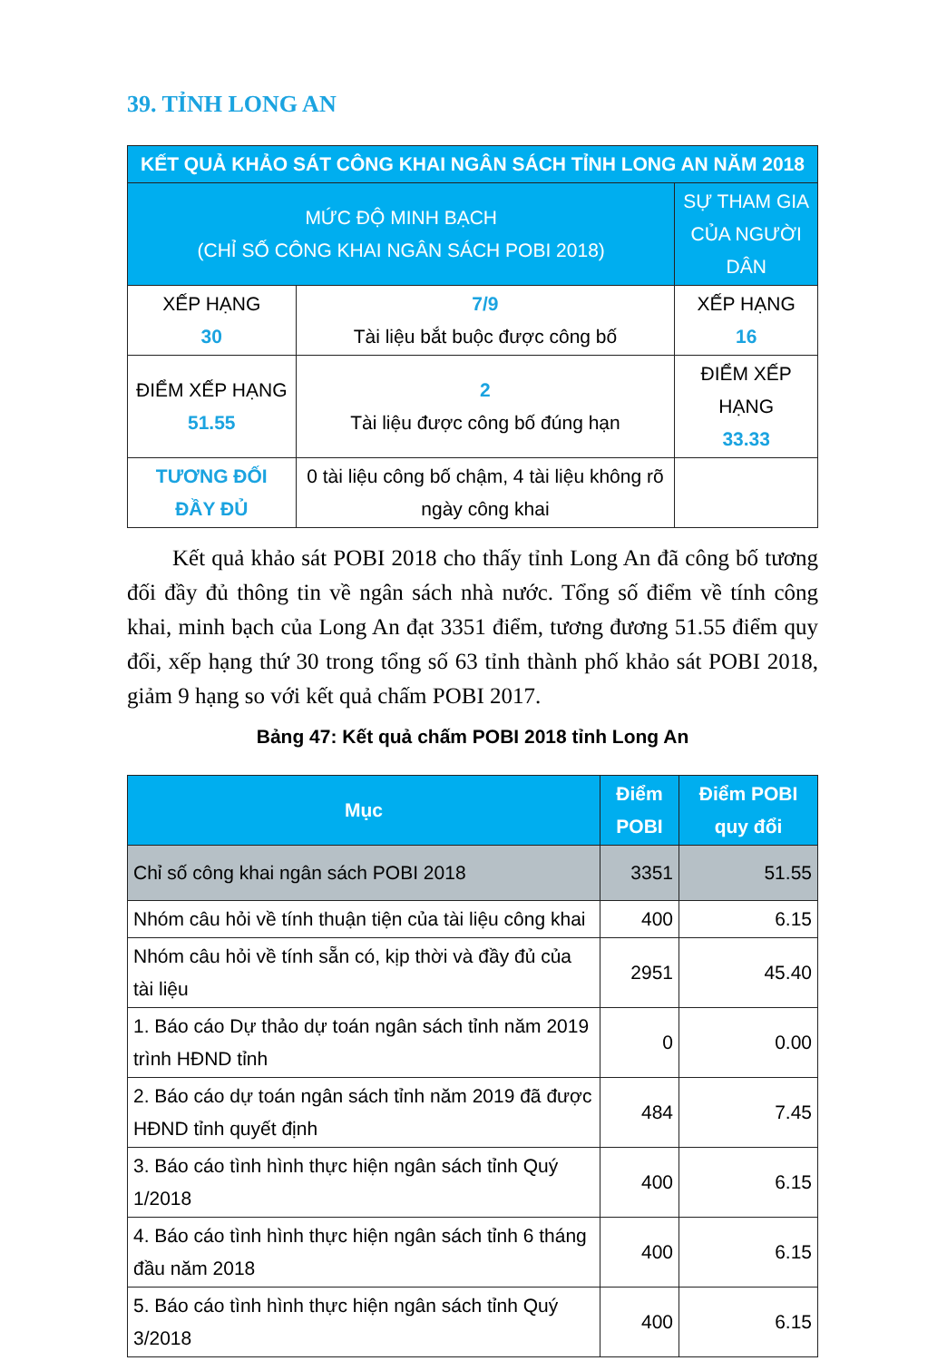39. TỈNH LONG AN
| KẾT QUẢ KHẢO SÁT CÔNG KHAI NGÂN SÁCH TỈNH LONG AN NĂM 2018 | | |
| MỨC ĐỘ MINH BẠCH (CHỈ SỐ CÔNG KHAI NGÂN SÁCH POBI 2018) | | SỰ THAM GIA CỦA NGƯỜI DÂN |
| XẾP HẠNG 30 | 7/9 Tài liệu bắt buộc được công bố | XẾP HẠNG 16 |
| ĐIỂM XẾP HẠNG 51.55 | 2 Tài liệu được công bố đúng hạn | ĐIỂM XẾP HẠNG 33.33 |
| TƯƠNG ĐỐI ĐẦY ĐỦ | 0 tài liệu công bố chậm, 4 tài liệu không rõ ngày công khai | |
Kết quả khảo sát POBI 2018 cho thấy tỉnh Long An đã công bố tương đối đầy đủ thông tin về ngân sách nhà nước. Tổng số điểm về tính công khai, minh bạch của Long An đạt 3351 điểm, tương đương 51.55 điểm quy đổi, xếp hạng thứ 30 trong tổng số 63 tỉnh thành phố khảo sát POBI 2018, giảm 9 hạng so với kết quả chấm POBI 2017.
Bảng 47: Kết quả chấm POBI 2018 tỉnh Long An
| Mục | Điểm POBI | Điểm POBI quy đổi |
| --- | --- | --- |
| Chỉ số công khai ngân sách POBI 2018 | 3351 | 51.55 |
| Nhóm câu hỏi về tính thuận tiện của tài liệu công khai | 400 | 6.15 |
| Nhóm câu hỏi về tính sẵn có, kịp thời và đầy đủ của tài liệu | 2951 | 45.40 |
| 1. Báo cáo Dự thảo dự toán ngân sách tỉnh năm 2019 trình HĐND tỉnh | 0 | 0.00 |
| 2. Báo cáo dự toán ngân sách tỉnh năm 2019 đã được HĐND tỉnh quyết định | 484 | 7.45 |
| 3. Báo cáo tình hình thực hiện ngân sách tỉnh Quý 1/2018 | 400 | 6.15 |
| 4. Báo cáo tình hình thực hiện ngân sách tỉnh 6 tháng đầu năm 2018 | 400 | 6.15 |
| 5. Báo cáo tình hình thực hiện ngân sách tỉnh Quý 3/2018 | 400 | 6.15 |